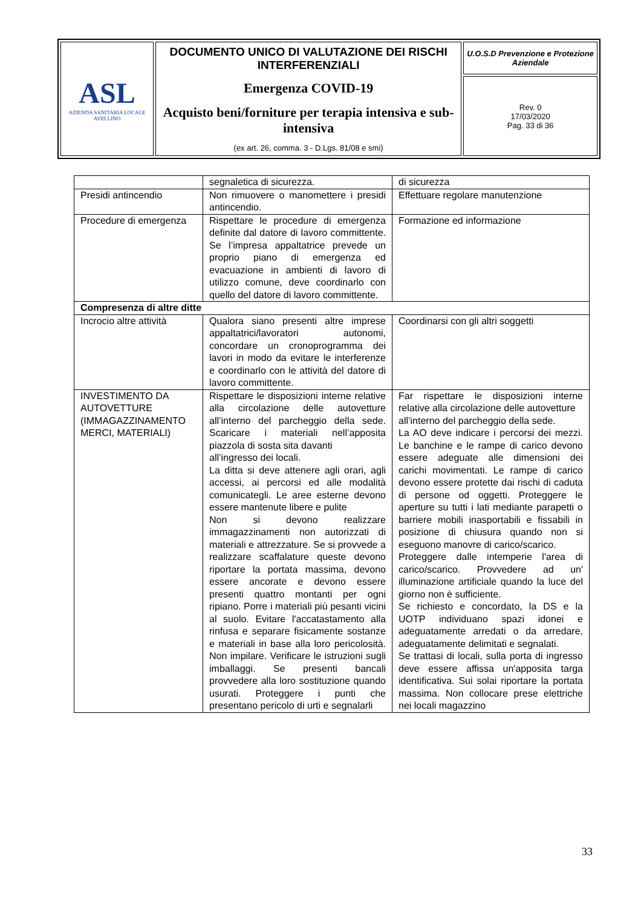| ASL AZIENDA SANITARIA LOCALE AVELLINO | DOCUMENTO UNICO DI VALUTAZIONE DEI RISCHI INTERFERENZIALI Emergenza COVID-19 Acquisto beni/forniture per terapia intensiva e sub-intensiva (ex art. 26, comma. 3 - D.Lgs. 81/08 e smi) | U.O.S.D Prevenzione e Protezione Aziendale |
| | | Rev. 0 17/03/2020 Pag. 33 di 36 |
| | segnaletica di sicurezza. | di sicurezza |
| Presidi antincendio | Non rimuovere o manomettere i presidi antincendio. | Effettuare regolare manutenzione |
| Procedure di emergenza | Rispettare le procedure di emergenza definite dal datore di lavoro committente. Se l’impresa appaltatrice prevede un proprio piano di emergenza ed evacuazione in ambienti di lavoro di utilizzo comune, deve coordinarlo con quello del datore di lavoro committente. | Formazione ed informazione |
| Compresenza di altre ditte | | |
| Incrocio altre attività | Qualora siano presenti altre imprese appaltatrici/lavoratori autonomi, concordare un cronoprogramma dei lavori in modo da evitare le interferenze e coordinarlo con le attività del datore di lavoro committente. | Coordinarsi con gli altri soggetti |
| INVESTIMENTO DA AUTOVETTURE (IMMAGAZZINAMENTO MERCI, MATERIALI) | Rispettare le disposizioni interne relative alla circolazione delle autovetture all’interno del parcheggio della sede. Scaricare i materiali nell’apposita piazzola di sosta sita davanti all’ingresso dei locali. La ditta si deve attenere agli orari, agli accessi, ai percorsi ed alle modalità comunicategli. Le aree esterne devono essere mantenute libere e pulite Non si devono realizzare immagazzinamenti non autorizzati di materiali e attrezzature. Se si provvede a realizzare scaffalature queste devono riportare la portata massima, devono essere ancorate e devono essere presenti quattro montanti per ogni ripiano. Porre i materiali più pesanti vicini al suolo. Evitare l'accatastamento alla rinfusa e separare fisicamente sostanze e materiali in base alla loro pericolosità. Non impilare. Verificare le istruzioni sugli imballaggi. Se presenti bancali provvedere alla loro sostituzione quando usurati. Proteggere i punti che presentano pericolo di urti e segnalarli | Far rispettare le disposizioni interne relative alla circolazione delle autovetture all’interno del parcheggio della sede. La AO deve indicare i percorsi dei mezzi. Le banchine e le rampe di carico devono essere adeguate alle dimensioni dei carichi movimentati. Le rampe di carico devono essere protette dai rischi di caduta di persone od oggetti. Proteggere le aperture su tutti i lati mediante parapetti o barriere mobili inasportabili e fissabili in posizione di chiusura quando non si eseguono manovre di carico/scarico. Proteggere dalle intemperie l'area di carico/scarico. Provvedere ad un' illuminazione artificiale quando la luce del giorno non è sufficiente. Se richiesto e concordato, la DS e la UOTP individuano spazi idonei e adeguatamente arredati o da arredare, adeguatamente delimitati e segnalati. Se trattasi di locali, sulla porta di ingresso deve essere affissa un'apposita targa identificativa. Sui solai riportare la portata massima. Non collocare prese elettriche nei locali magazzino |
33